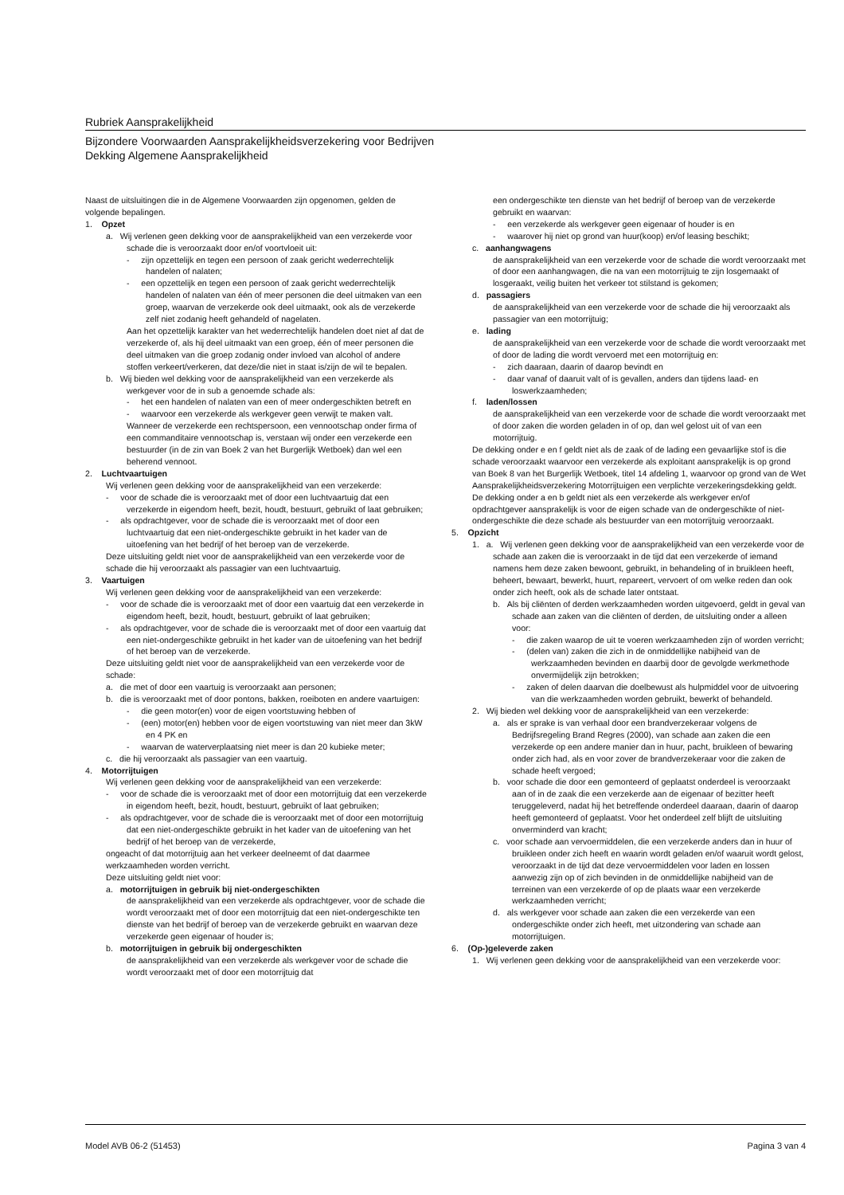Rubriek Aansprakelijkheid
Bijzondere Voorwaarden Aansprakelijkheidsverzekering voor Bedrijven
Dekking Algemene Aansprakelijkheid
Naast de uitsluitingen die in de Algemene Voorwaarden zijn opgenomen, gelden de volgende bepalingen.
1. Opzet
a. Wij verlenen geen dekking voor de aansprakelijkheid van een verzekerde voor schade die is veroorzaakt door en/of voortvloeit uit:
- zijn opzettelijk en tegen een persoon of zaak gericht wederrechtelijk handelen of nalaten;
- een opzettelijk en tegen een persoon of zaak gericht wederrechtelijk handelen of nalaten van één of meer personen die deel uitmaken van een groep, waarvan de verzekerde ook deel uitmaakt, ook als de verzekerde zelf niet zodanig heeft gehandeld of nagelaten.
Aan het opzettelijk karakter van het wederrechtelijk handelen doet niet af dat de verzekerde of, als hij deel uitmaakt van een groep, één of meer personen die deel uitmaken van die groep zodanig onder invloed van alcohol of andere stoffen verkeert/verkeren, dat deze/die niet in staat is/zijn de wil te bepalen.
b. Wij bieden wel dekking voor de aansprakelijkheid van een verzekerde als werkgever voor de in sub a genoemde schade als:
- het een handelen of nalaten van een of meer ondergeschikten betreft en
- waarvoor een verzekerde als werkgever geen verwijt te maken valt.
Wanneer de verzekerde een rechtspersoon, een vennootschap onder firma of een commanditaire vennootschap is, verstaan wij onder een verzekerde een bestuurder (in de zin van Boek 2 van het Burgerlijk Wetboek) dan wel een beherend vennoot.
2. Luchtvaartuigen
Wij verlenen geen dekking voor de aansprakelijkheid van een verzekerde:
- voor de schade die is veroorzaakt met of door een luchtvaartuig dat een verzekerde in eigendom heeft, bezit, houdt, bestuurt, gebruikt of laat gebruiken;
- als opdrachtgever, voor de schade die is veroorzaakt met of door een luchtvaartuig dat een niet-ondergeschikte gebruikt in het kader van de uitoefening van het bedrijf of het beroep van de verzekerde.
Deze uitsluiting geldt niet voor de aansprakelijkheid van een verzekerde voor de schade die hij veroorzaakt als passagier van een luchtvaartuig.
3. Vaartuigen
Wij verlenen geen dekking voor de aansprakelijkheid van een verzekerde:
- voor de schade die is veroorzaakt met of door een vaartuig dat een verzekerde in eigendom heeft, bezit, houdt, bestuurt, gebruikt of laat gebruiken;
- als opdrachtgever, voor de schade die is veroorzaakt met of door een vaartuig dat een niet-ondergeschikte gebruikt in het kader van de uitoefening van het bedrijf of het beroep van de verzekerde.
Deze uitsluiting geldt niet voor de aansprakelijkheid van een verzekerde voor de schade:
a. die met of door een vaartuig is veroorzaakt aan personen;
b. die is veroorzaakt met of door pontons, bakken, roeiboten en andere vaartuigen:
- die geen motor(en) voor de eigen voortstuwing hebben of
- (een) motor(en) hebben voor de eigen voortstuwing van niet meer dan 3kW en 4 PK en
- waarvan de waterverplaatsing niet meer is dan 20 kubieke meter;
c. die hij veroorzaakt als passagier van een vaartuig.
4. Motorrijtuigen
Wij verlenen geen dekking voor de aansprakelijkheid van een verzekerde:
- voor de schade die is veroorzaakt met of door een motorrijtuig dat een verzekerde in eigendom heeft, bezit, houdt, bestuurt, gebruikt of laat gebruiken;
- als opdrachtgever, voor de schade die is veroorzaakt met of door een motorrijtuig dat een niet-ondergeschikte gebruikt in het kader van de uitoefening van het bedrijf of het beroep van de verzekerde,
ongeacht of dat motorrijtuig aan het verkeer deelneemt of dat daarmee werkzaamheden worden verricht.
Deze uitsluiting geldt niet voor:
a. motorrijtuigen in gebruik bij niet-ondergeschikten
de aansprakelijkheid van een verzekerde als opdrachtgever, voor de schade die wordt veroorzaakt met of door een motorrijtuig dat een niet-ondergeschikte ten dienste van het bedrijf of beroep van de verzekerde gebruikt en waarvan deze verzekerde geen eigenaar of houder is;
b. motorrijtuigen in gebruik bij ondergeschikten
de aansprakelijkheid van een verzekerde als werkgever voor de schade die wordt veroorzaakt met of door een motorrijtuig dat
een ondergeschikte ten dienste van het bedrijf of beroep van de verzekerde gebruikt en waarvan:
- een verzekerde als werkgever geen eigenaar of houder is en
- waarover hij niet op grond van huur(koop) en/of leasing beschikt;
c. aanhangwagens
de aansprakelijkheid van een verzekerde voor de schade die wordt veroorzaakt met of door een aanhangwagen, die na van een motorrijtuig te zijn losgemaakt of losgeraakt, veilig buiten het verkeer tot stilstand is gekomen;
d. passagiers
de aansprakelijkheid van een verzekerde voor de schade die hij veroorzaakt als passagier van een motorrijtuig;
e. lading
de aansprakelijkheid van een verzekerde voor de schade die wordt veroorzaakt met of door de lading die wordt vervoerd met een motorrijtuig en:
- zich daaraan, daarin of daarop bevindt en
- daar vanaf of daaruit valt of is gevallen, anders dan tijdens laad- en loswerkzaamheden;
f. laden/lossen
de aansprakelijkheid van een verzekerde voor de schade die wordt veroorzaakt met of door zaken die worden geladen in of op, dan wel gelost uit of van een motorrijtuig.
De dekking onder e en f geldt niet als de zaak of de lading een gevaarlijke stof is die schade veroorzaakt waarvoor een verzekerde als exploitant aansprakelijk is op grond van Boek 8 van het Burgerlijk Wetboek, titel 14 afdeling 1, waarvoor op grond van de Wet Aansprakelijkheidsverzekering Motorrijtuigen een verplichte verzekeringsdekking geldt.
De dekking onder a en b geldt niet als een verzekerde als werkgever en/of opdrachtgever aansprakelijk is voor de eigen schade van de ondergeschikte of niet-ondergeschikte die deze schade als bestuurder van een motorrijtuig veroorzaakt.
5. Opzicht
1. a. Wij verlenen geen dekking voor de aansprakelijkheid van een verzekerde voor de schade aan zaken die is veroorzaakt in de tijd dat een verzekerde of iemand namens hem deze zaken bewoont, gebruikt, in behandeling of in bruikleen heeft, beheert, bewaart, bewerkt, huurt, repareert, vervoert of om welke reden dan ook onder zich heeft, ook als de schade later ontstaat.
b. Als bij cliënten of derden werkzaamheden worden uitgevoerd, geldt in geval van schade aan zaken van die cliënten of derden, de uitsluiting onder a alleen voor:
- die zaken waarop de uit te voeren werkzaamheden zijn of worden verricht;
- (delen van) zaken die zich in de onmiddellijke nabijheid van de werkzaamheden bevinden en daarbij door de gevolgde werkmethode onvermijdelijk zijn betrokken;
- zaken of delen daarvan die doelbewust als hulpmiddel voor de uitvoering van die werkzaamheden worden gebruikt, bewerkt of behandeld.
2. Wij bieden wel dekking voor de aansprakelijkheid van een verzekerde:
a. als er sprake is van verhaal door een brandverzekeraar volgens de Bedrijfsregeling Brand Regres (2000), van schade aan zaken die een verzekerde op een andere manier dan in huur, pacht, bruikleen of bewaring onder zich had, als en voor zover de brandverzekeraar voor die zaken de schade heeft vergoed;
b. voor schade die door een gemonteerd of geplaatst onderdeel is veroorzaakt aan of in de zaak die een verzekerde aan de eigenaar of bezitter heeft teruggeleverd, nadat hij het betreffende onderdeel daaraan, daarin of daarop heeft gemonteerd of geplaatst. Voor het onderdeel zelf blijft de uitsluiting onverminderd van kracht;
c. voor schade aan vervoermiddelen, die een verzekerde anders dan in huur of bruikleen onder zich heeft en waarin wordt geladen en/of waaruit wordt gelost, veroorzaakt in de tijd dat deze vervoermiddelen voor laden en lossen aanwezig zijn op of zich bevinden in de onmiddellijke nabijheid van de terreinen van een verzekerde of op de plaats waar een verzekerde werkzaamheden verricht;
d. als werkgever voor schade aan zaken die een verzekerde van een ondergeschikte onder zich heeft, met uitzondering van schade aan motorrijtuigen.
6. (Op-)geleverde zaken
1. Wij verlenen geen dekking voor de aansprakelijkheid van een verzekerde voor:
Model AVB 06-2 (51453) Pagina 3 van 4